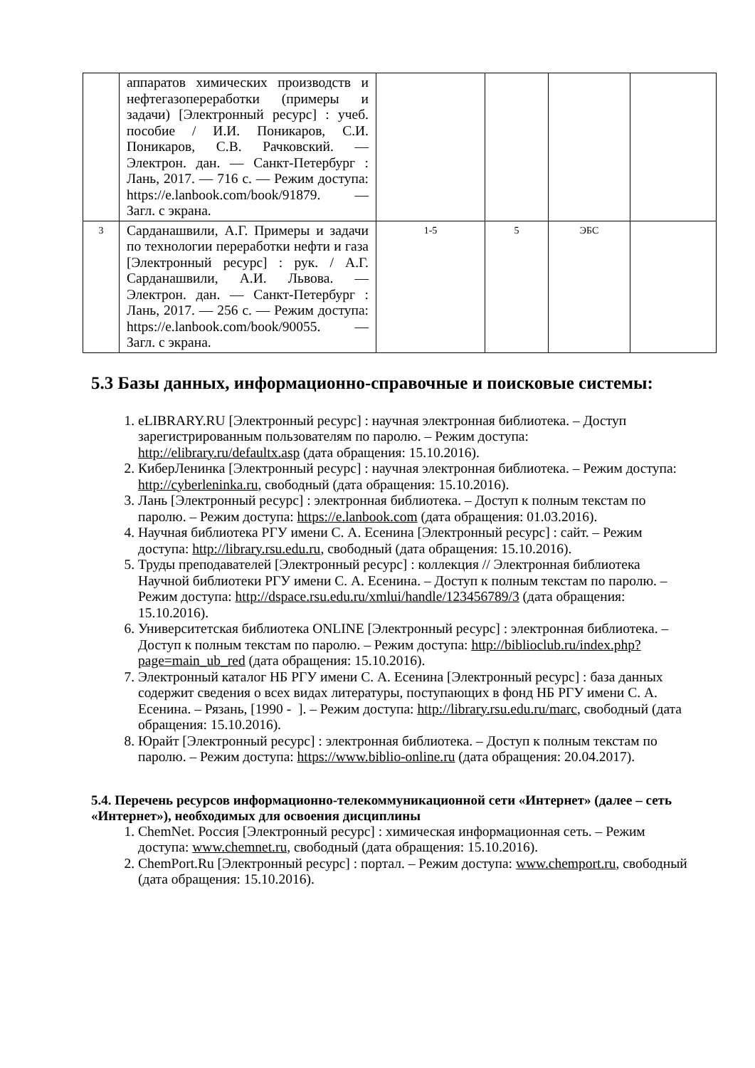| | аппаратов химических производств и нефтегазопереработки (примеры и задачи) [Электронный ресурс] : учеб. пособие / И.И. Поникаров, С.И. Поникаров, С.В. Рачковский. — Электрон. дан. — Санкт-Петербург : Лань, 2017. — 716 с. — Режим доступа: https://e.lanbook.com/book/91879. — Загл. с экрана. | | | | |
| 3 | Сарданашвили, А.Г. Примеры и задачи по технологии переработки нефти и газа [Электронный ресурс] : рук. / А.Г. Сарданашвили, А.И. Львова. — Электрон. дан. — Санкт-Петербург : Лань, 2017. — 256 с. — Режим доступа: https://e.lanbook.com/book/90055. — Загл. с экрана. | 1-5 | 5 | ЭБС | |
5.3 Базы данных, информационно-справочные и поисковые системы:
1. eLIBRARY.RU [Электронный ресурс] : научная электронная библиотека. – Доступ зарегистрированным пользователям по паролю. – Режим доступа: http://elibrary.ru/defaultx.asp (дата обращения: 15.10.2016).
2. КиберЛенинка [Электронный ресурс] : научная электронная библиотека. – Режим доступа: http://cyberleninka.ru, свободный (дата обращения: 15.10.2016).
3. Лань [Электронный ресурс] : электронная библиотека. – Доступ к полным текстам по паролю. – Режим доступа: https://e.lanbook.com (дата обращения: 01.03.2016).
4. Научная библиотека РГУ имени С. А. Есенина [Электронный ресурс] : сайт. – Режим доступа: http://library.rsu.edu.ru, свободный (дата обращения: 15.10.2016).
5. Труды преподавателей [Электронный ресурс] : коллекция // Электронная библиотека Научной библиотеки РГУ имени С. А. Есенина. – Доступ к полным текстам по паролю. – Режим доступа: http://dspace.rsu.edu.ru/xmlui/handle/123456789/3 (дата обращения: 15.10.2016).
6. Университетская библиотека ONLINE [Электронный ресурс] : электронная библиотека. – Доступ к полным текстам по паролю. – Режим доступа: http://biblioclub.ru/index.php?page=main_ub_red (дата обращения: 15.10.2016).
7. Электронный каталог НБ РГУ имени С. А. Есенина [Электронный ресурс] : база данных содержит сведения о всех видах литературы, поступающих в фонд НБ РГУ имени С. А. Есенина. – Рязань, [1990 - ]. – Режим доступа: http://library.rsu.edu.ru/marc, свободный (дата обращения: 15.10.2016).
8. Юрайт [Электронный ресурс] : электронная библиотека. – Доступ к полным текстам по паролю. – Режим доступа: https://www.biblio-online.ru (дата обращения: 20.04.2017).
5.4. Перечень ресурсов информационно-телекоммуникационной сети «Интернет» (далее – сеть «Интернет»), необходимых для освоения дисциплины
1. ChemNet. Россия [Электронный ресурс] : химическая информационная сеть. – Режим доступа: www.chemnet.ru, свободный (дата обращения: 15.10.2016).
2. ChemPort.Ru [Электронный ресурс] : портал. – Режим доступа: www.chemport.ru, свободный (дата обращения: 15.10.2016).